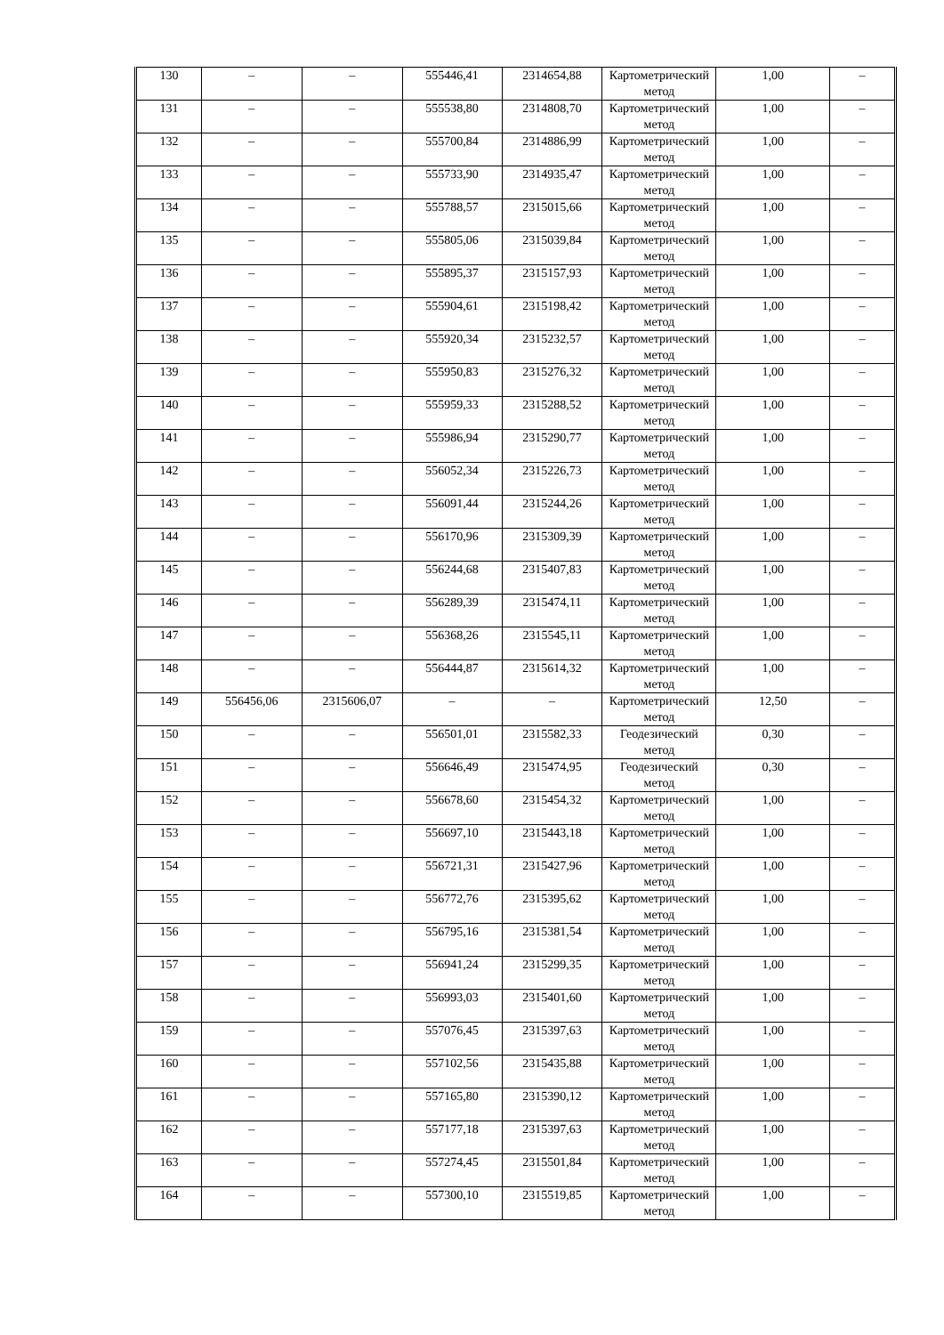| 130 | – | – | 555446,41 | 2314654,88 | Картометрический метод | 1,00 | – |
| 131 | – | – | 555538,80 | 2314808,70 | Картометрический метод | 1,00 | – |
| 132 | – | – | 555700,84 | 2314886,99 | Картометрический метод | 1,00 | – |
| 133 | – | – | 555733,90 | 2314935,47 | Картометрический метод | 1,00 | – |
| 134 | – | – | 555788,57 | 2315015,66 | Картометрический метод | 1,00 | – |
| 135 | – | – | 555805,06 | 2315039,84 | Картометрический метод | 1,00 | – |
| 136 | – | – | 555895,37 | 2315157,93 | Картометрический метод | 1,00 | – |
| 137 | – | – | 555904,61 | 2315198,42 | Картометрический метод | 1,00 | – |
| 138 | – | – | 555920,34 | 2315232,57 | Картометрический метод | 1,00 | – |
| 139 | – | – | 555950,83 | 2315276,32 | Картометрический метод | 1,00 | – |
| 140 | – | – | 555959,33 | 2315288,52 | Картометрический метод | 1,00 | – |
| 141 | – | – | 555986,94 | 2315290,77 | Картометрический метод | 1,00 | – |
| 142 | – | – | 556052,34 | 2315226,73 | Картометрический метод | 1,00 | – |
| 143 | – | – | 556091,44 | 2315244,26 | Картометрический метод | 1,00 | – |
| 144 | – | – | 556170,96 | 2315309,39 | Картометрический метод | 1,00 | – |
| 145 | – | – | 556244,68 | 2315407,83 | Картометрический метод | 1,00 | – |
| 146 | – | – | 556289,39 | 2315474,11 | Картометрический метод | 1,00 | – |
| 147 | – | – | 556368,26 | 2315545,11 | Картометрический метод | 1,00 | – |
| 148 | – | – | 556444,87 | 2315614,32 | Картометрический метод | 1,00 | – |
| 149 | 556456,06 | 2315606,07 | – | – | Картометрический метод | 12,50 | – |
| 150 | – | – | 556501,01 | 2315582,33 | Геодезический метод | 0,30 | – |
| 151 | – | – | 556646,49 | 2315474,95 | Геодезический метод | 0,30 | – |
| 152 | – | – | 556678,60 | 2315454,32 | Картометрический метод | 1,00 | – |
| 153 | – | – | 556697,10 | 2315443,18 | Картометрический метод | 1,00 | – |
| 154 | – | – | 556721,31 | 2315427,96 | Картометрический метод | 1,00 | – |
| 155 | – | – | 556772,76 | 2315395,62 | Картометрический метод | 1,00 | – |
| 156 | – | – | 556795,16 | 2315381,54 | Картометрический метод | 1,00 | – |
| 157 | – | – | 556941,24 | 2315299,35 | Картометрический метод | 1,00 | – |
| 158 | – | – | 556993,03 | 2315401,60 | Картометрический метод | 1,00 | – |
| 159 | – | – | 557076,45 | 2315397,63 | Картометрический метод | 1,00 | – |
| 160 | – | – | 557102,56 | 2315435,88 | Картометрический метод | 1,00 | – |
| 161 | – | – | 557165,80 | 2315390,12 | Картометрический метод | 1,00 | – |
| 162 | – | – | 557177,18 | 2315397,63 | Картометрический метод | 1,00 | – |
| 163 | – | – | 557274,45 | 2315501,84 | Картометрический метод | 1,00 | – |
| 164 | – | – | 557300,10 | 2315519,85 | Картометрический метод | 1,00 | – |